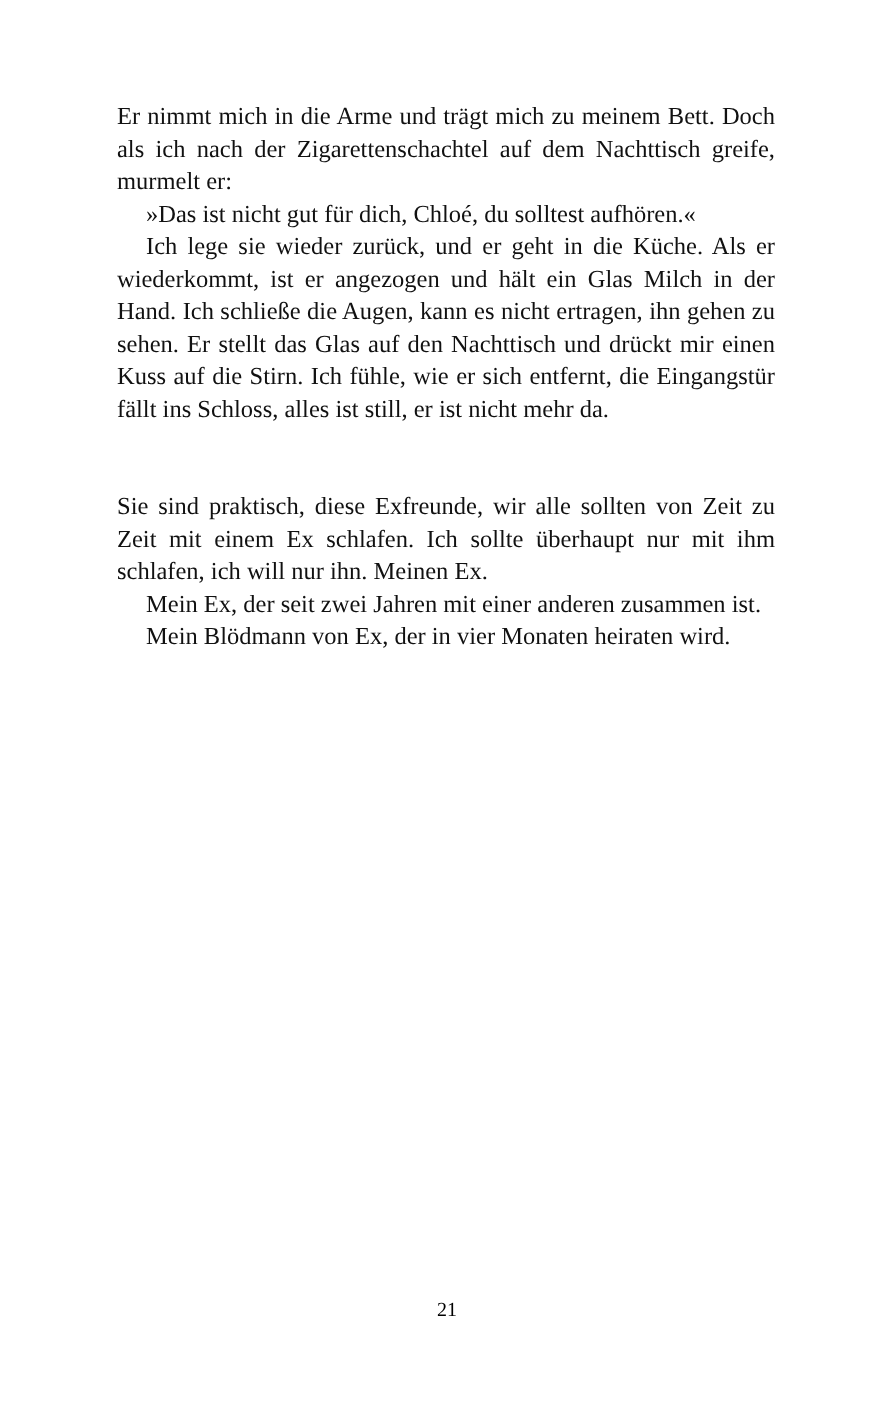Er nimmt mich in die Arme und trägt mich zu meinem Bett. Doch als ich nach der Zigarettenschachtel auf dem Nachttisch greife, murmelt er:
»Das ist nicht gut für dich, Chloé, du solltest aufhören.«
Ich lege sie wieder zurück, und er geht in die Küche. Als er wiederkommt, ist er angezogen und hält ein Glas Milch in der Hand. Ich schließe die Augen, kann es nicht ertragen, ihn gehen zu sehen. Er stellt das Glas auf den Nachttisch und drückt mir einen Kuss auf die Stirn. Ich fühle, wie er sich entfernt, die Eingangstür fällt ins Schloss, alles ist still, er ist nicht mehr da.
Sie sind praktisch, diese Exfreunde, wir alle sollten von Zeit zu Zeit mit einem Ex schlafen. Ich sollte überhaupt nur mit ihm schlafen, ich will nur ihn. Meinen Ex.
Mein Ex, der seit zwei Jahren mit einer anderen zusammen ist.
Mein Blödmann von Ex, der in vier Monaten heiraten wird.
21